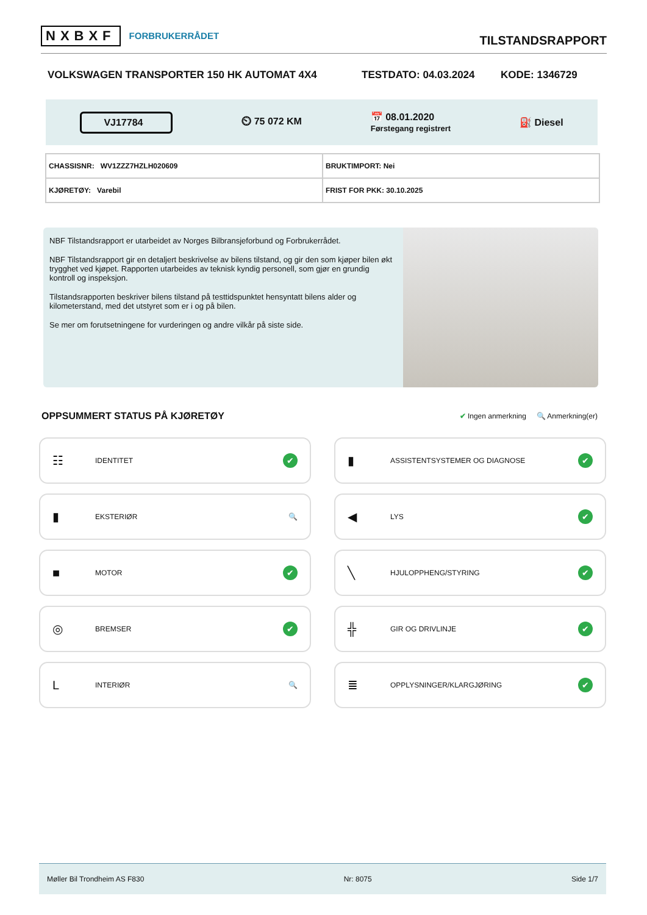NXBXF FORBRUKERRÅDET
TILSTANDSRAPPORT
VOLKSWAGEN TRANSPORTER 150 HK AUTOMAT 4X4 TESTDATO: 04.03.2024 KODE: 1346729
VJ17784
⏲ 75 072 KM
📅 08.01.2020
Førstegang registrert
⛽ Diesel
| CHASSISNR: WV1ZZZ7HZLH020609 | BRUKTIMPORT: Nei |
| KJØRETØY: Varebil | FRIST FOR PKK: 30.10.2025 |
NBF Tilstandsrapport er utarbeidet av Norges Bilbransjeforbund og Forbrukerrådet.
NBF Tilstandsrapport gir en detaljert beskrivelse av bilens tilstand, og gir den som kjøper bilen økt trygghet ved kjøpet. Rapporten utarbeides av teknisk kyndig personell, som gjør en grundig kontroll og inspeksjon.
Tilstandsrapporten beskriver bilens tilstand på testtidspunktet hensyntatt bilens alder og kilometerstand, med det utstyret som er i og på bilen.
Se mer om forutsetningene for vurderingen og andre vilkår på siste side.
OPPSUMMERT STATUS PÅ KJØRETØY
✔ Ingen anmerkning 🔍 Anmerkning(er)
☷ IDENTITET ✔
▮ ASSISTENTSYSTEMER OG DIAGNOSE ✔
▮ EKSTERIØR 🔍
◀ LYS ✔
■ MOTOR ✔
╲ HJULOPPHENG/STYRING ✔
◎ BREMSER ✔
╬ GIR OG DRIVLINJE ✔
L INTERIØR 🔍
≣ OPPLYSNINGER/KLARGJØRING ✔
Møller Bil Trondheim AS F830 Nr: 8075 Side 1/7